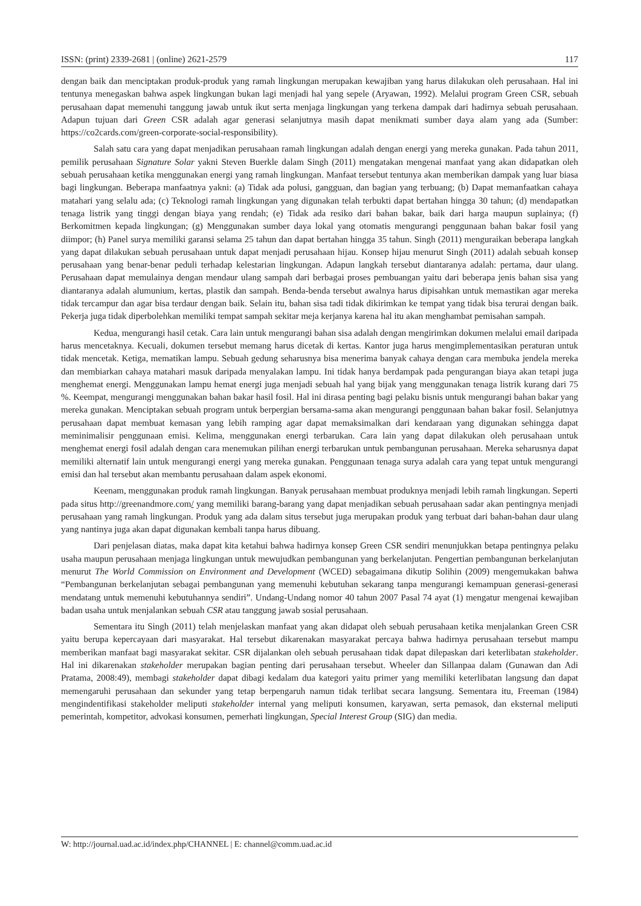ISSN: (print) 2339-2681 | (online) 2621-2579 117
dengan baik dan menciptakan produk-produk yang ramah lingkungan merupakan kewajiban yang harus dilakukan oleh perusahaan. Hal ini tentunya menegaskan bahwa aspek lingkungan bukan lagi menjadi hal yang sepele (Aryawan, 1992). Melalui program Green CSR, sebuah perusahaan dapat memenuhi tanggung jawab untuk ikut serta menjaga lingkungan yang terkena dampak dari hadirnya sebuah perusahaan. Adapun tujuan dari Green CSR adalah agar generasi selanjutnya masih dapat menikmati sumber daya alam yang ada (Sumber: https://co2cards.com/green-corporate-social-responsibility).
Salah satu cara yang dapat menjadikan perusahaan ramah lingkungan adalah dengan energi yang mereka gunakan. Pada tahun 2011, pemilik perusahaan Signature Solar yakni Steven Buerkle dalam Singh (2011) mengatakan mengenai manfaat yang akan didapatkan oleh sebuah perusahaan ketika menggunakan energi yang ramah lingkungan. Manfaat tersebut tentunya akan memberikan dampak yang luar biasa bagi lingkungan. Beberapa manfaatnya yakni: (a) Tidak ada polusi, gangguan, dan bagian yang terbuang; (b) Dapat memanfaatkan cahaya matahari yang selalu ada; (c) Teknologi ramah lingkungan yang digunakan telah terbukti dapat bertahan hingga 30 tahun; (d) mendapatkan tenaga listrik yang tinggi dengan biaya yang rendah; (e) Tidak ada resiko dari bahan bakar, baik dari harga maupun suplainya; (f) Berkomitmen kepada lingkungan; (g) Menggunakan sumber daya lokal yang otomatis mengurangi penggunaan bahan bakar fosil yang diimpor; (h) Panel surya memiliki garansi selama 25 tahun dan dapat bertahan hingga 35 tahun. Singh (2011) menguraikan beberapa langkah yang dapat dilakukan sebuah perusahaan untuk dapat menjadi perusahaan hijau. Konsep hijau menurut Singh (2011) adalah sebuah konsep perusahaan yang benar-benar peduli terhadap kelestarian lingkungan. Adapun langkah tersebut diantaranya adalah: pertama, daur ulang. Perusahaan dapat memulainya dengan mendaur ulang sampah dari berbagai proses pembuangan yaitu dari beberapa jenis bahan sisa yang diantaranya adalah alumunium, kertas, plastik dan sampah. Benda-benda tersebut awalnya harus dipisahkan untuk memastikan agar mereka tidak tercampur dan agar bisa terdaur dengan baik. Selain itu, bahan sisa tadi tidak dikirimkan ke tempat yang tidak bisa terurai dengan baik. Pekerja juga tidak diperbolehkan memiliki tempat sampah sekitar meja kerjanya karena hal itu akan menghambat pemisahan sampah.
Kedua, mengurangi hasil cetak. Cara lain untuk mengurangi bahan sisa adalah dengan mengirimkan dokumen melalui email daripada harus mencetaknya. Kecuali, dokumen tersebut memang harus dicetak di kertas. Kantor juga harus mengimplementasikan peraturan untuk tidak mencetak. Ketiga, mematikan lampu. Sebuah gedung seharusnya bisa menerima banyak cahaya dengan cara membuka jendela mereka dan membiarkan cahaya matahari masuk daripada menyalakan lampu. Ini tidak hanya berdampak pada pengurangan biaya akan tetapi juga menghemat energi. Menggunakan lampu hemat energi juga menjadi sebuah hal yang bijak yang menggunakan tenaga listrik kurang dari 75 %. Keempat, mengurangi menggunakan bahan bakar hasil fosil. Hal ini dirasa penting bagi pelaku bisnis untuk mengurangi bahan bakar yang mereka gunakan. Menciptakan sebuah program untuk berpergian bersama-sama akan mengurangi penggunaan bahan bakar fosil. Selanjutnya perusahaan dapat membuat kemasan yang lebih ramping agar dapat memaksimalkan dari kendaraan yang digunakan sehingga dapat meminimalisir penggunaan emisi. Kelima, menggunakan energi terbarukan. Cara lain yang dapat dilakukan oleh perusahaan untuk menghemat energi fosil adalah dengan cara menemukan pilihan energi terbarukan untuk pembangunan perusahaan. Mereka seharusnya dapat memiliki alternatif lain untuk mengurangi energi yang mereka gunakan. Penggunaan tenaga surya adalah cara yang tepat untuk mengurangi emisi dan hal tersebut akan membantu perusahaan dalam aspek ekonomi.
Keenam, menggunakan produk ramah lingkungan. Banyak perusahaan membuat produknya menjadi lebih ramah lingkungan. Seperti pada situs http://greenandmore.com/ yang memiliki barang-barang yang dapat menjadikan sebuah perusahaan sadar akan pentingnya menjadi perusahaan yang ramah lingkungan. Produk yang ada dalam situs tersebut juga merupakan produk yang terbuat dari bahan-bahan daur ulang yang nantinya juga akan dapat digunakan kembali tanpa harus dibuang.
Dari penjelasan diatas, maka dapat kita ketahui bahwa hadirnya konsep Green CSR sendiri menunjukkan betapa pentingnya pelaku usaha maupun perusahaan menjaga lingkungan untuk mewujudkan pembangunan yang berkelanjutan. Pengertian pembangunan berkelanjutan menurut The World Commission on Environment and Development (WCED) sebagaimana dikutip Solihin (2009) mengemukakan bahwa “Pembangunan berkelanjutan sebagai pembangunan yang memenuhi kebutuhan sekarang tanpa mengurangi kemampuan generasi-generasi mendatang untuk memenuhi kebutuhannya sendiri”. Undang-Undang nomor 40 tahun 2007 Pasal 74 ayat (1) mengatur mengenai kewajiban badan usaha untuk menjalankan sebuah CSR atau tanggung jawab sosial perusahaan.
Sementara itu Singh (2011) telah menjelaskan manfaat yang akan didapat oleh sebuah perusahaan ketika menjalankan Green CSR yaitu berupa kepercayaan dari masyarakat. Hal tersebut dikarenakan masyarakat percaya bahwa hadirnya perusahaan tersebut mampu memberikan manfaat bagi masyarakat sekitar. CSR dijalankan oleh sebuah perusahaan tidak dapat dilepaskan dari keterlibatan stakeholder. Hal ini dikarenakan stakeholder merupakan bagian penting dari perusahaan tersebut. Wheeler dan Sillanpaa dalam (Gunawan dan Adi Pratama, 2008:49), membagi stakeholder dapat dibagi kedalam dua kategori yaitu primer yang memiliki keterlibatan langsung dan dapat memengaruhi perusahaan dan sekunder yang tetap berpengaruh namun tidak terlibat secara langsung. Sementara itu, Freeman (1984) mengindentifikasi stakeholder meliputi stakeholder internal yang meliputi konsumen, karyawan, serta pemasok, dan eksternal meliputi pemerintah, kompetitor, advokasi konsumen, pemerhati lingkungan, Special Interest Group (SIG) dan media.
W: http://journal.uad.ac.id/index.php/CHANNEL | E: channel@comm.uad.ac.id